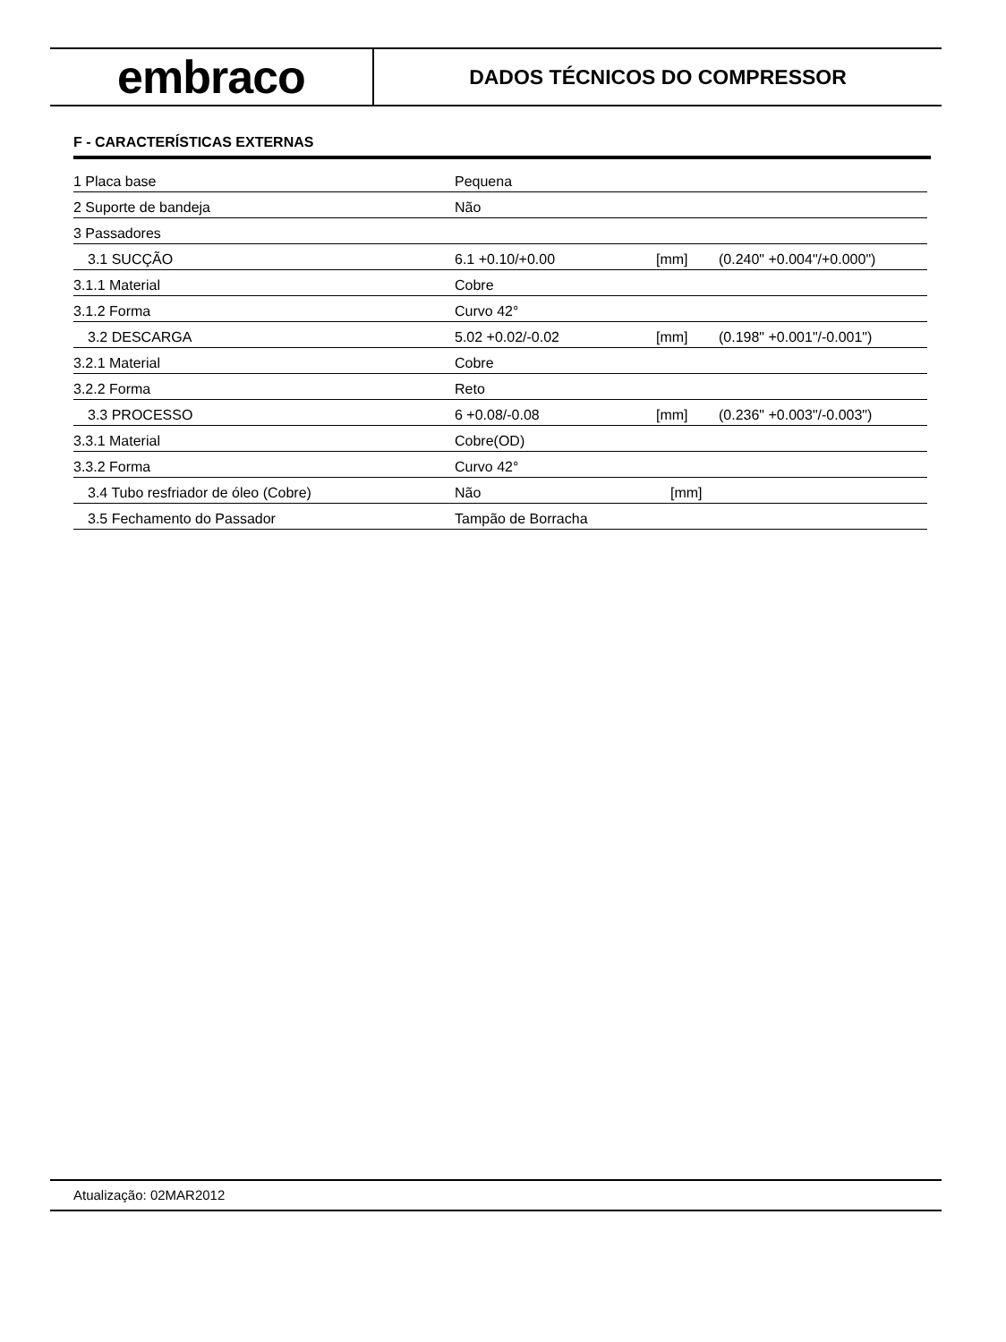embraco
DADOS TÉCNICOS DO COMPRESSOR
F - CARACTERÍSTICAS EXTERNAS
| 1 Placa base | Pequena | | |
| 2 Suporte de bandeja | Não | | |
| 3 Passadores | | | |
| 3.1 SUCÇÃO | 6.1 +0.10/+0.00 | [mm] | (0.240" +0.004"/+0.000") |
| 3.1.1 Material | Cobre | | |
| 3.1.2 Forma | Curvo 42° | | |
| 3.2 DESCARGA | 5.02 +0.02/-0.02 | [mm] | (0.198" +0.001"/-0.001") |
| 3.2.1 Material | Cobre | | |
| 3.2.2 Forma | Reto | | |
| 3.3 PROCESSO | 6 +0.08/-0.08 | [mm] | (0.236" +0.003"/-0.003") |
| 3.3.1 Material | Cobre(OD) | | |
| 3.3.2 Forma | Curvo 42° | | |
| 3.4 Tubo resfriador de óleo (Cobre) | Não | [mm] | |
| 3.5 Fechamento do Passador | Tampão de Borracha | | |
Atualização: 02MAR2012